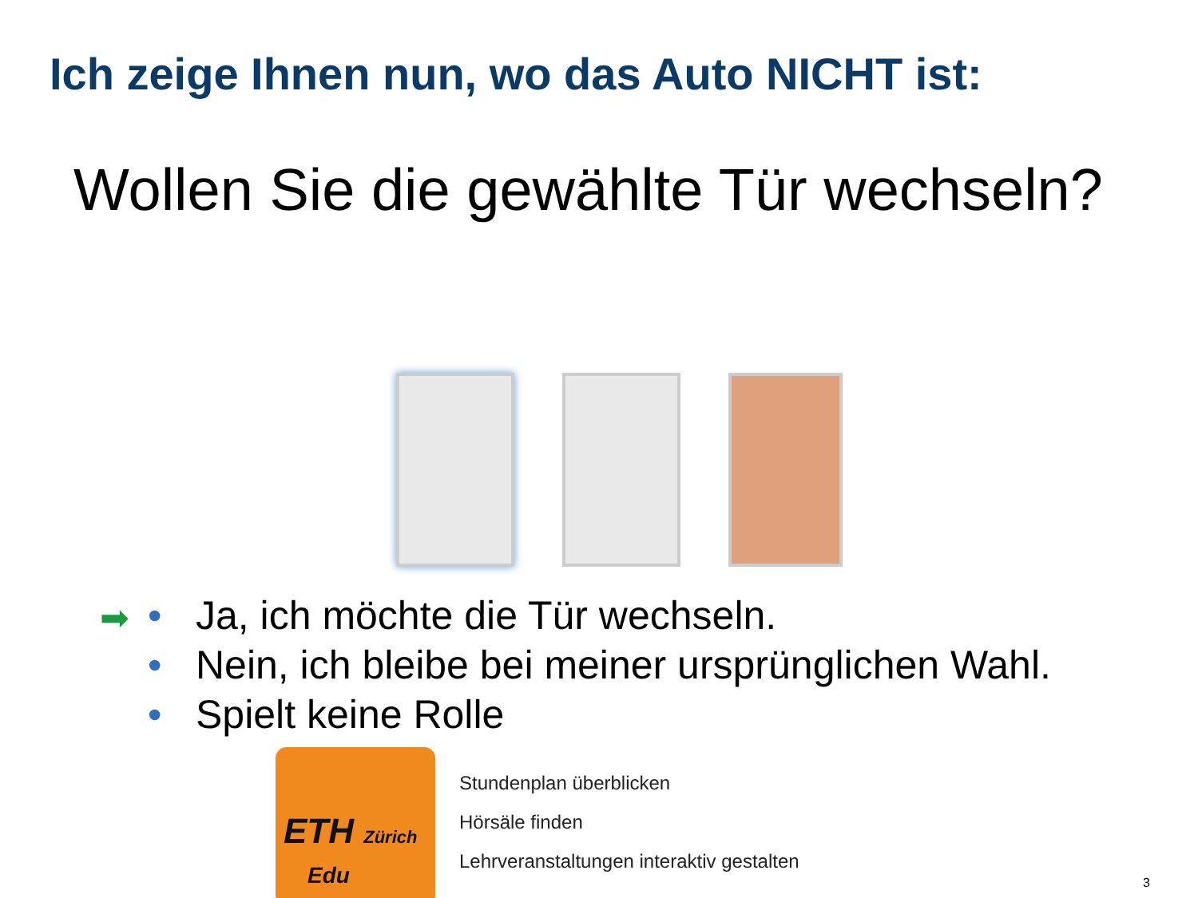Ich zeige Ihnen nun, wo das Auto NICHT ist:
Wollen Sie die gewählte Tür wechseln?
➡ • Ja, ich möchte die Tür wechseln.
• Nein, ich bleibe bei meiner ursprünglichen Wahl.
• Spielt keine Rolle
ETH Zürich
Edu
Stundenplan überblicken
Hörsäle finden
Lehrveranstaltungen interaktiv gestalten
3